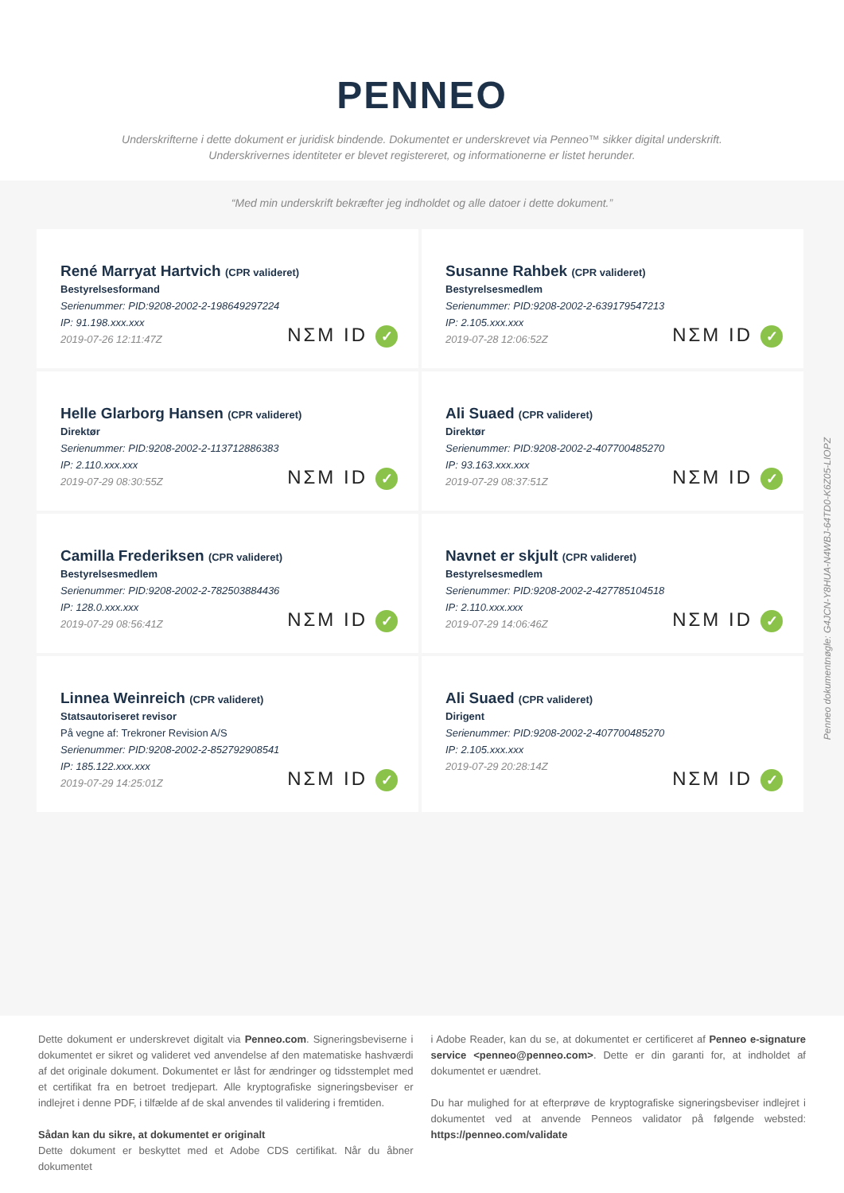PENNEO
Underskrifterne i dette dokument er juridisk bindende. Dokumentet er underskrevet via Penneo™ sikker digital underskrift.
Underskrivernes identiteter er blevet registereret, og informationerne er listet herunder.
“Med min underskrift bekræfter jeg indholdet og alle datoer i dette dokument.”
René Marryat Hartvich (CPR valideret)
Bestyrelsesformand
Serienummer: PID:9208-2002-2-198649297224
IP: 91.198.xxx.xxx
2019-07-26 12:11:47Z
NΣM ID ✓
Susanne Rahbek (CPR valideret)
Bestyrelsesmedlem
Serienummer: PID:9208-2002-2-639179547213
IP: 2.105.xxx.xxx
2019-07-28 12:06:52Z
NΣM ID ✓
Helle Glarborg Hansen (CPR valideret)
Direktør
Serienummer: PID:9208-2002-2-113712886383
IP: 2.110.xxx.xxx
2019-07-29 08:30:55Z
NΣM ID ✓
Ali Suaed (CPR valideret)
Direktør
Serienummer: PID:9208-2002-2-407700485270
IP: 93.163.xxx.xxx
2019-07-29 08:37:51Z
NΣM ID ✓
Camilla Frederiksen (CPR valideret)
Bestyrelsesmedlem
Serienummer: PID:9208-2002-2-782503884436
IP: 128.0.xxx.xxx
2019-07-29 08:56:41Z
NΣM ID ✓
Navnet er skjult (CPR valideret)
Bestyrelsesmedlem
Serienummer: PID:9208-2002-2-427785104518
IP: 2.110.xxx.xxx
2019-07-29 14:06:46Z
NΣM ID ✓
Linnea Weinreich (CPR valideret)
Statsautoriseret revisor
På vegne af: Trekroner Revision A/S
Serienummer: PID:9208-2002-2-852792908541
IP: 185.122.xxx.xxx
2019-07-29 14:25:01Z
NΣM ID ✓
Ali Suaed (CPR valideret)
Dirigent
Serienummer: PID:9208-2002-2-407700485270
IP: 2.105.xxx.xxx
2019-07-29 20:28:14Z
NΣM ID ✓
Penneo dokumentnøgle: G4JCN-Y8HUA-N4WBJ-64TD0-K6Z05-LIOPZ
Dette dokument er underskrevet digitalt via Penneo.com. Signeringsbeviserne i dokumentet er sikret og valideret ved anvendelse af den matematiske hashværdi af det originale dokument. Dokumentet er låst for ændringer og tidsstemplet med et certifikat fra en betroet tredjepart. Alle kryptografiske signeringsbeviser er indlejret i denne PDF, i tilfælde af de skal anvendes til validering i fremtiden.
Sådan kan du sikre, at dokumentet er originalt
Dette dokument er beskyttet med et Adobe CDS certifikat. Når du åbner dokumentet
i Adobe Reader, kan du se, at dokumentet er certificeret af Penneo e-signature service <penneo@penneo.com>. Dette er din garanti for, at indholdet af dokumentet er uændret.
Du har mulighed for at efterprøve de kryptografiske signeringsbeviser indlejret i dokumentet ved at anvende Penneos validator på følgende websted: https://penneo.com/validate